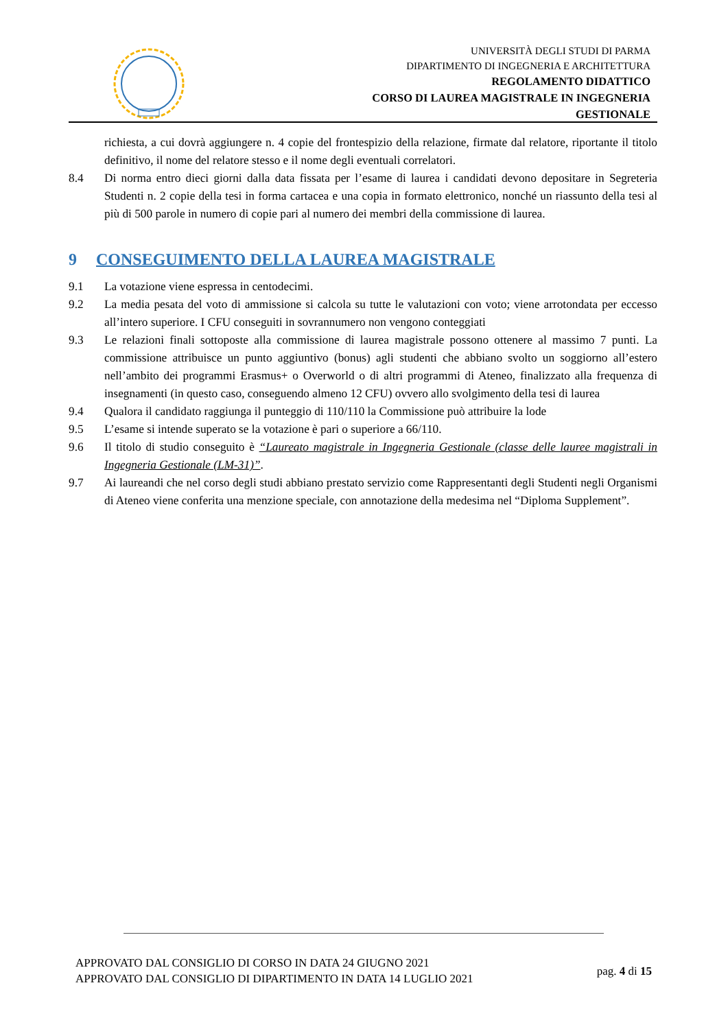UNIVERSITÀ DEGLI STUDI DI PARMA
DIPARTIMENTO DI INGEGNERIA E ARCHITETTURA
REGOLAMENTO DIDATTICO
CORSO DI LAUREA MAGISTRALE IN INGEGNERIA
GESTIONALE
richiesta, a cui dovrà aggiungere n. 4 copie del frontespizio della relazione, firmate dal relatore, riportante il titolo definitivo, il nome del relatore stesso e il nome degli eventuali correlatori.
8.4 Di norma entro dieci giorni dalla data fissata per l’esame di laurea i candidati devono depositare in Segreteria Studenti n. 2 copie della tesi in forma cartacea e una copia in formato elettronico, nonché un riassunto della tesi al più di 500 parole in numero di copie pari al numero dei membri della commissione di laurea.
9 CONSEGUIMENTO DELLA LAUREA MAGISTRALE
9.1 La votazione viene espressa in centodecimi.
9.2 La media pesata del voto di ammissione si calcola su tutte le valutazioni con voto; viene arrotondata per eccesso all’intero superiore. I CFU conseguiti in sovrannumero non vengono conteggiati
9.3 Le relazioni finali sottoposte alla commissione di laurea magistrale possono ottenere al massimo 7 punti. La commissione attribuisce un punto aggiuntivo (bonus) agli studenti che abbiano svolto un soggiorno all’estero nell’ambito dei programmi Erasmus+ o Overworld o di altri programmi di Ateneo, finalizzato alla frequenza di insegnamenti (in questo caso, conseguendo almeno 12 CFU) ovvero allo svolgimento della tesi di laurea
9.4 Qualora il candidato raggiunga il punteggio di 110/110 la Commissione può attribuire la lode
9.5 L’esame si intende superato se la votazione è pari o superiore a 66/110.
9.6 Il titolo di studio conseguito è “Laureato magistrale in Ingegneria Gestionale (classe delle lauree magistrali in Ingegneria Gestionale (LM-31)”.
9.7 Ai laureandi che nel corso degli studi abbiano prestato servizio come Rappresentanti degli Studenti negli Organismi di Ateneo viene conferita una menzione speciale, con annotazione della medesima nel “Diploma Supplement”.
APPROVATO DAL CONSIGLIO DI CORSO IN DATA 24 GIUGNO 2021
APPROVATO DAL CONSIGLIO DI DIPARTIMENTO IN DATA 14 LUGLIO 2021
pag. 4 di 15